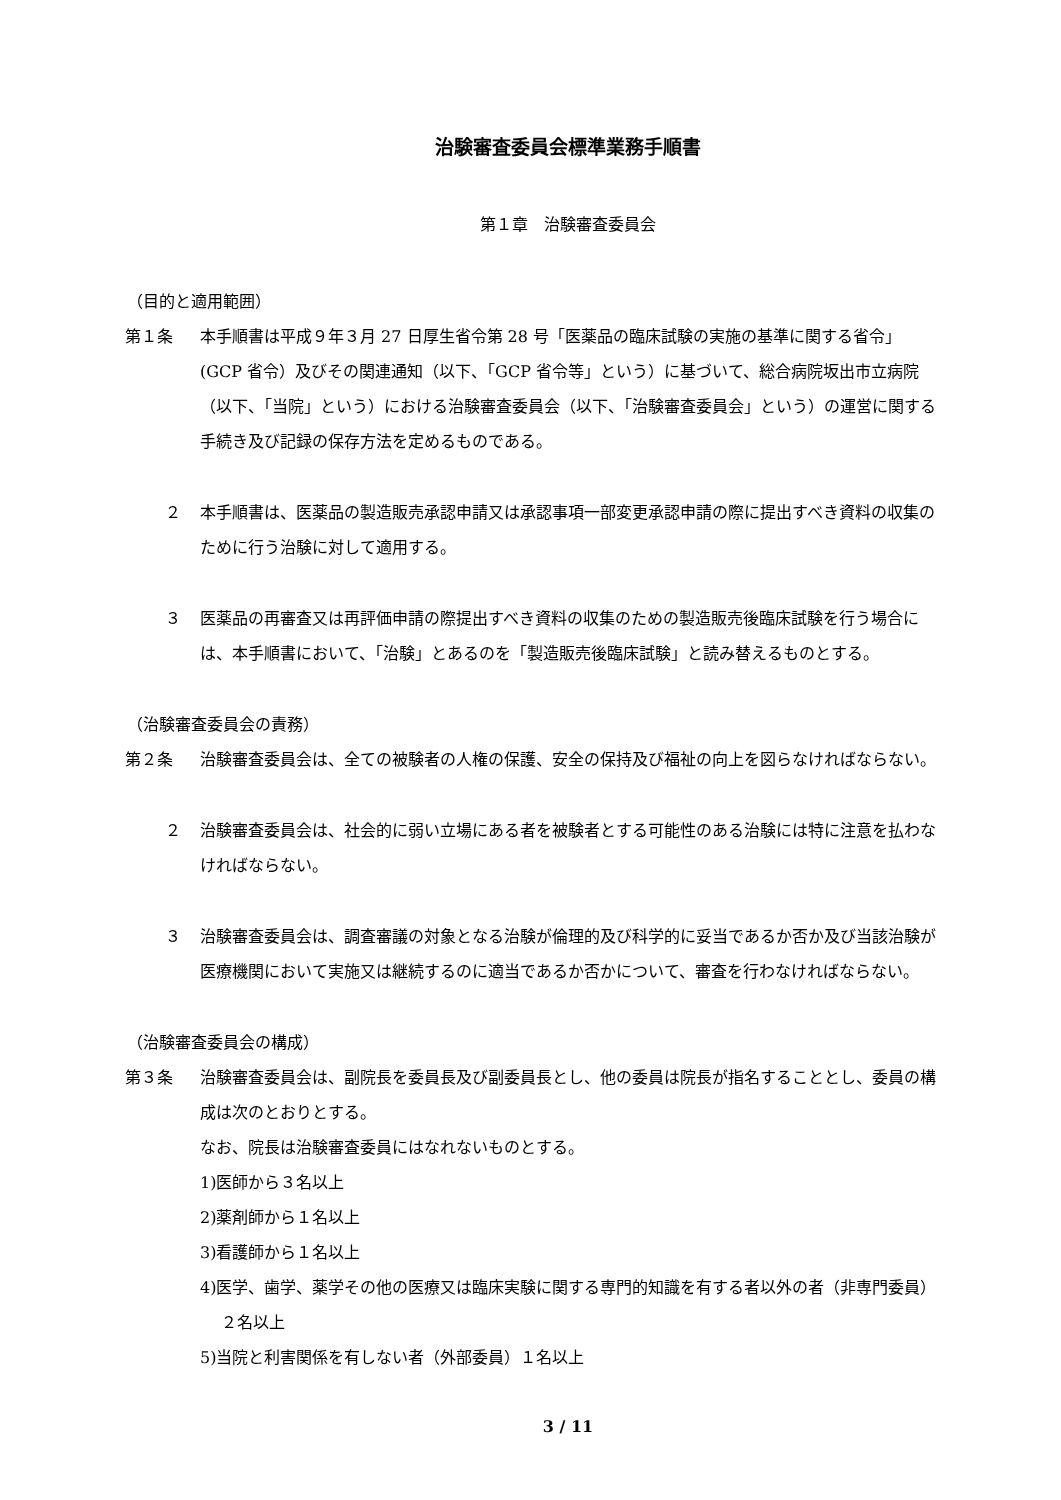治験審査委員会標準業務手順書
第１章　治験審査委員会
（目的と適用範囲）
第１条 本手順書は平成９年３月 27 日厚生省令第 28 号「医薬品の臨床試験の実施の基準に関する省令」(GCP 省令）及びその関連通知（以下、「GCP 省令等」という）に基づいて、総合病院坂出市立病院（以下、「当院」という）における治験審査委員会（以下、「治験審査委員会」という）の運営に関する手続き及び記録の保存方法を定めるものである。
２ 本手順書は、医薬品の製造販売承認申請又は承認事項一部変更承認申請の際に提出すべき資料の収集のために行う治験に対して適用する。
３ 医薬品の再審査又は再評価申請の際提出すべき資料の収集のための製造販売後臨床試験を行う場合には、本手順書において、「治験」とあるのを「製造販売後臨床試験」と読み替えるものとする。
（治験審査委員会の責務）
第２条 治験審査委員会は、全ての被験者の人権の保護、安全の保持及び福祉の向上を図らなければならない。
２ 治験審査委員会は、社会的に弱い立場にある者を被験者とする可能性のある治験には特に注意を払わなければならない。
３ 治験審査委員会は、調査審議の対象となる治験が倫理的及び科学的に妥当であるか否か及び当該治験が医療機関において実施又は継続するのに適当であるか否かについて、審査を行わなければならない。
（治験審査委員会の構成）
第３条 治験審査委員会は、副院長を委員長及び副委員長とし、他の委員は院長が指名することとし、委員の構成は次のとおりとする。
なお、院長は治験審査委員にはなれないものとする。
1)医師から３名以上
2)薬剤師から１名以上
3)看護師から１名以上
4)医学、歯学、薬学その他の医療又は臨床実験に関する専門的知識を有する者以外の者（非専門委員）２名以上
5)当院と利害関係を有しない者（外部委員）１名以上
3 / 11